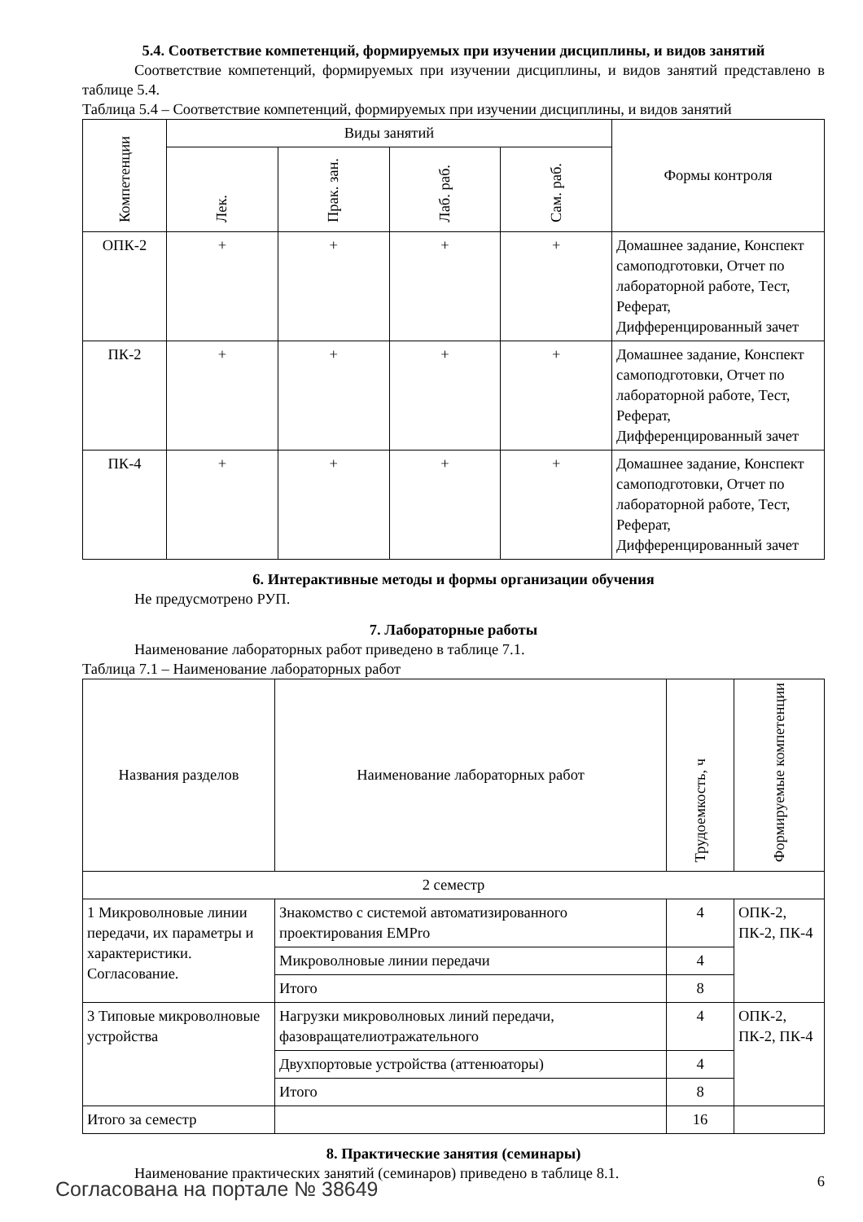5.4. Соответствие компетенций, формируемых при изучении дисциплины, и видов занятий
Соответствие компетенций, формируемых при изучении дисциплины, и видов занятий представлено в таблице 5.4.
Таблица 5.4 – Соответствие компетенций, формируемых при изучении дисциплины, и видов занятий
| Компетенции | Виды занятий | | | | Формы контроля |
| --- | --- | --- | --- | --- | --- |
| | Лек. | Прак. зан. | Лаб. раб. | Сам. раб. | |
| ОПК-2 | + | + | + | + | Домашнее задание, Конспект самоподготовки, Отчет по лабораторной работе, Тест, Реферат, Дифференцированный зачет |
| ПК-2 | + | + | + | + | Домашнее задание, Конспект самоподготовки, Отчет по лабораторной работе, Тест, Реферат, Дифференцированный зачет |
| ПК-4 | + | + | + | + | Домашнее задание, Конспект самоподготовки, Отчет по лабораторной работе, Тест, Реферат, Дифференцированный зачет |
6. Интерактивные методы и формы организации обучения
Не предусмотрено РУП.
7. Лабораторные работы
Наименование лабораторных работ приведено в таблице 7.1.
Таблица 7.1 – Наименование лабораторных работ
| Названия разделов | Наименование лабораторных работ | Трудоемкость, ч | Формируемые компетенции |
| --- | --- | --- | --- |
| 2 семестр | | | |
| 1 Микроволновые линии передачи, их параметры и характеристики. Согласование. | Знакомство с системой автоматизированного проектирования EMPro | 4 | ОПК-2, ПК-2, ПК-4 |
| | Микроволновые линии передачи | 4 | |
| | Итого | 8 | |
| 3 Типовые микроволновые устройства | Нагрузки микроволновых линий передачи, фазовращателиотражательного | 4 | ОПК-2, ПК-2, ПК-4 |
| | Двухпортовые устройства (аттенюаторы) | 4 | |
| | Итого | 8 | |
| Итого за семестр | | 16 | |
8. Практические занятия (семинары)
Наименование практических занятий (семинаров) приведено в таблице 8.1.
Согласована на портале № 38649 6